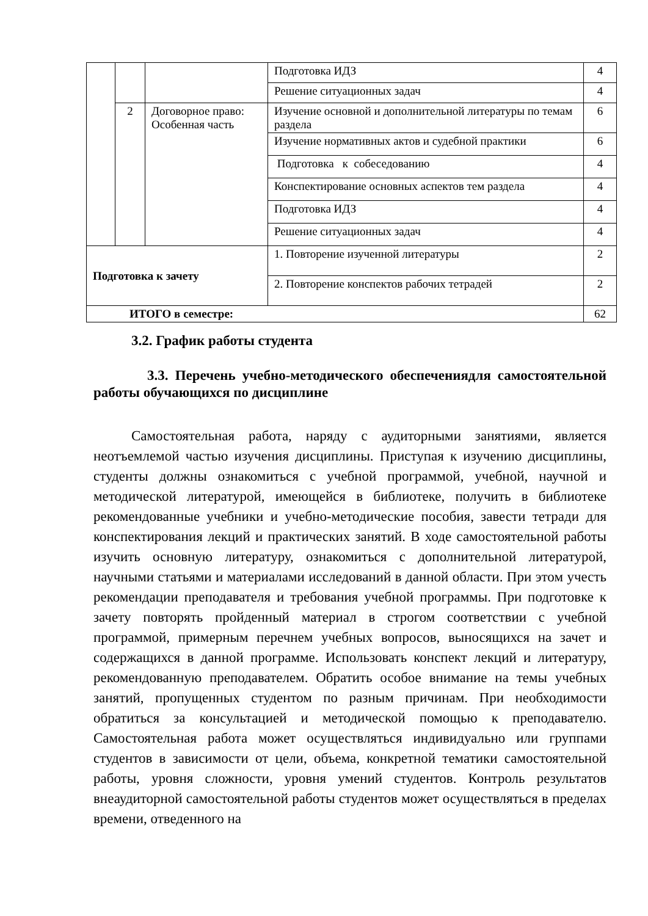| | | | Подготовка ИДЗ | 4 |
| | | | Решение ситуационных задач | 4 |
| | 2 | Договорное право: Особенная часть | Изучение основной и дополнительной литературы по темам раздела | 6 |
| | | | Изучение нормативных актов и судебной практики | 6 |
| | | | Подготовка к собеседованию | 4 |
| | | | Конспектирование основных аспектов тем раздела | 4 |
| | | | Подготовка ИДЗ | 4 |
| | | | Решение ситуационных задач | 4 |
| Подготовка к зачету | | | 1. Повторение изученной литературы | 2 |
| | | | 2. Повторение конспектов рабочих тетрадей | 2 |
| ИТОГО в семестре: | | | | 62 |
3.2. График работы студента
3.3. Перечень учебно-методического обеспечениядля самостоятельной работы обучающихся по дисциплине
Самостоятельная работа, наряду с аудиторными занятиями, является неотъемлемой частью изучения дисциплины. Приступая к изучению дисциплины, студенты должны ознакомиться с учебной программой, учебной, научной и методической литературой, имеющейся в библиотеке, получить в библиотеке рекомендованные учебники и учебно-методические пособия, завести тетради для конспектирования лекций и практических занятий. В ходе самостоятельной работы изучить основную литературу, ознакомиться с дополнительной литературой, научными статьями и материалами исследований в данной области. При этом учесть рекомендации преподавателя и требования учебной программы. При подготовке к зачету повторять пройденный материал в строгом соответствии с учебной программой, примерным перечнем учебных вопросов, выносящихся на зачет и содержащихся в данной программе. Использовать конспект лекций и литературу, рекомендованную преподавателем. Обратить особое внимание на темы учебных занятий, пропущенных студентом по разным причинам. При необходимости обратиться за консультацией и методической помощью к преподавателю. Самостоятельная работа может осуществляться индивидуально или группами студентов в зависимости от цели, объема, конкретной тематики самостоятельной работы, уровня сложности, уровня умений студентов. Контроль результатов внеаудиторной самостоятельной работы студентов может осуществляться в пределах времени, отведенного на